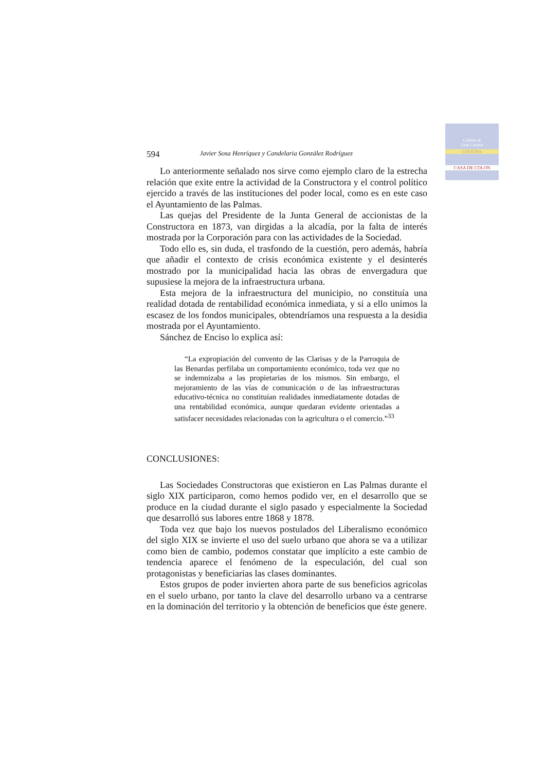Cabildo de
Gran Canaria
CULTURA
CASA DE COLON
594 Javier Sosa Henríquez y Candelaria González Rodríguez
Lo anteriormente señalado nos sirve como ejemplo claro de la estrecha relación que exite entre la actividad de la Constructora y el control político ejercido a través de las instituciones del poder local, como es en este caso el Ayuntamiento de las Palmas.
Las quejas del Presidente de la Junta General de accionistas de la Constructora en 1873, van dirgidas a la alcadía, por la falta de interés mostrada por la Corporación para con las actividades de la Sociedad.
Todo ello es, sin duda, el trasfondo de la cuestión, pero además, habría que añadir el contexto de crisis económica existente y el desinterés mostrado por la municipalidad hacia las obras de envergadura que supusiese la mejora de la infraestructura urbana.
Esta mejora de la infraestructura del municipio, no constituía una realidad dotada de rentabilidad económica inmediata, y si a ello unimos la escasez de los fondos municipales, obtendríamos una respuesta a la desidia mostrada por el Ayuntamiento.
Sánchez de Enciso lo explica así:
“La expropiación del convento de las Clarisas y de la Parroquia de las Benardas perfilaba un comportamiento económico, toda vez que no se indemnizaba a las propietarias de los mismos. Sin embargo, el mejoramiento de las vías de comunicación o de las infraestructuras educativo-técnica no constituían realidades inmediatamente dotadas de una rentabilidad económica, aunque quedaran evidente orientadas a satisfacer necesidades relacionadas con la agricultura o el comercio.”<sup>33</sup>
CONCLUSIONES:
Las Sociedades Constructoras que existieron en Las Palmas durante el siglo XIX participaron, como hemos podido ver, en el desarrollo que se produce en la ciudad durante el siglo pasado y especialmente la Sociedad que desarrolló sus labores entre 1868 y 1878.
Toda vez que bajo los nuevos postulados del Liberalismo económico del siglo XIX se invierte el uso del suelo urbano que ahora se va a utilizar como bien de cambio, podemos constatar que implícito a este cambio de tendencia aparece el fenómeno de la especulación, del cual son protagonistas y beneficiarias las clases dominantes.
Estos grupos de poder invierten ahora parte de sus beneficios agricolas en el suelo urbano, por tanto la clave del desarrollo urbano va a centrarse en la dominación del territorio y la obtención de beneficios que éste genere.